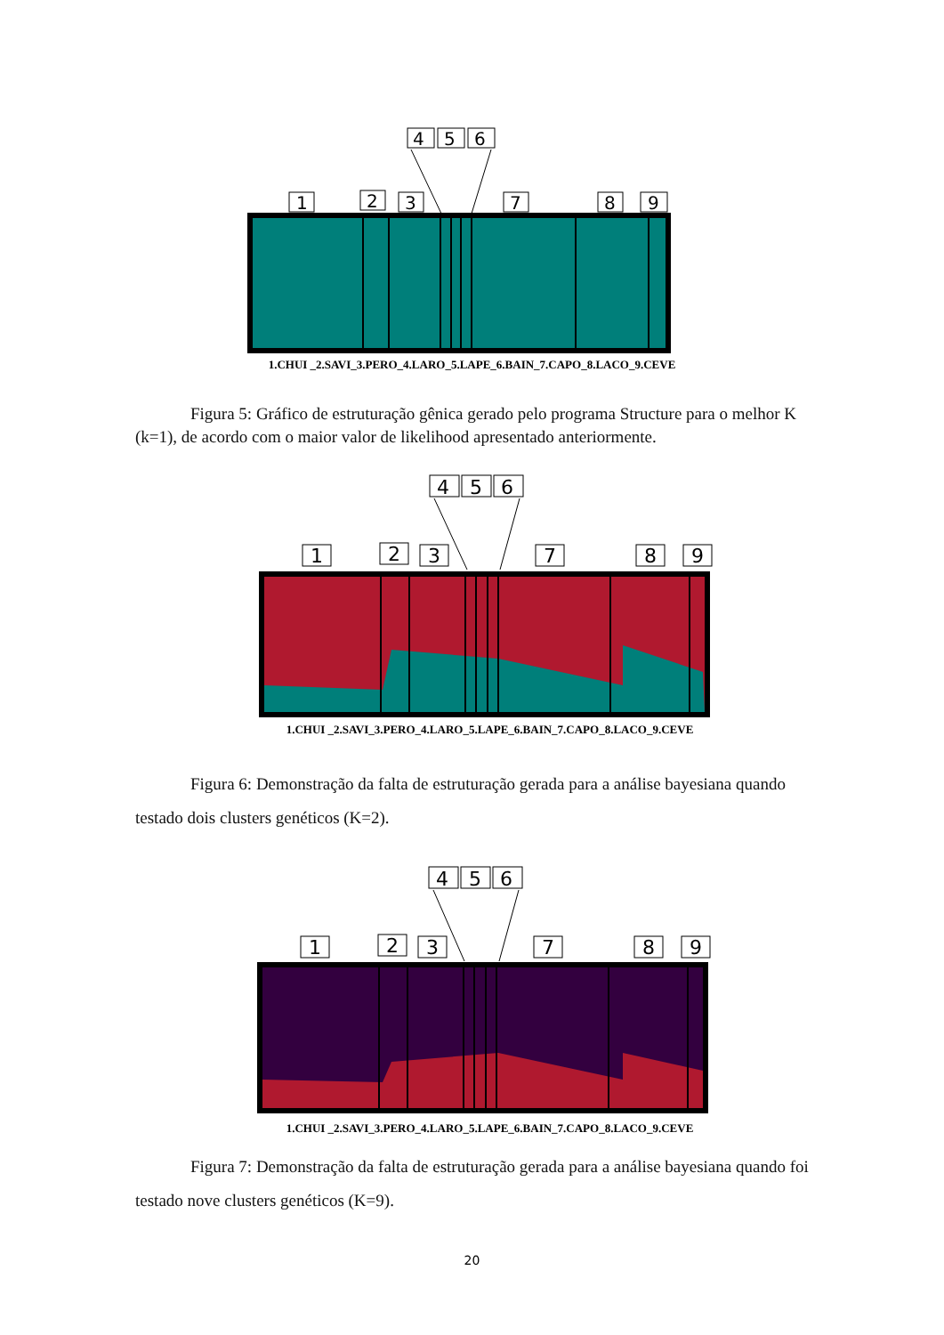4
5
6
1
2
3
7
8
9
1.CHUI _2.SAVI_3.PERO_4.LARO_5.LAPE_6.BAIN_7.CAPO_8.LACO_9.CEVE
Figura 5: Gráfico de estruturação gênica gerado pelo programa Structure para o melhor K (k=1), de acordo com o maior valor de likelihood apresentado anteriormente.
4
5
6
1
2
3
7
8
9
1.CHUI _2.SAVI_3.PERO_4.LARO_5.LAPE_6.BAIN_7.CAPO_8.LACO_9.CEVE
Figura 6: Demonstração da falta de estruturação gerada para a análise bayesiana quando testado dois clusters genéticos (K=2).
4
5
6
1
2
3
7
8
9
1.CHUI _2.SAVI_3.PERO_4.LARO_5.LAPE_6.BAIN_7.CAPO_8.LACO_9.CEVE
Figura 7: Demonstração da falta de estruturação gerada para a análise bayesiana quando foi testado nove clusters genéticos (K=9).
20